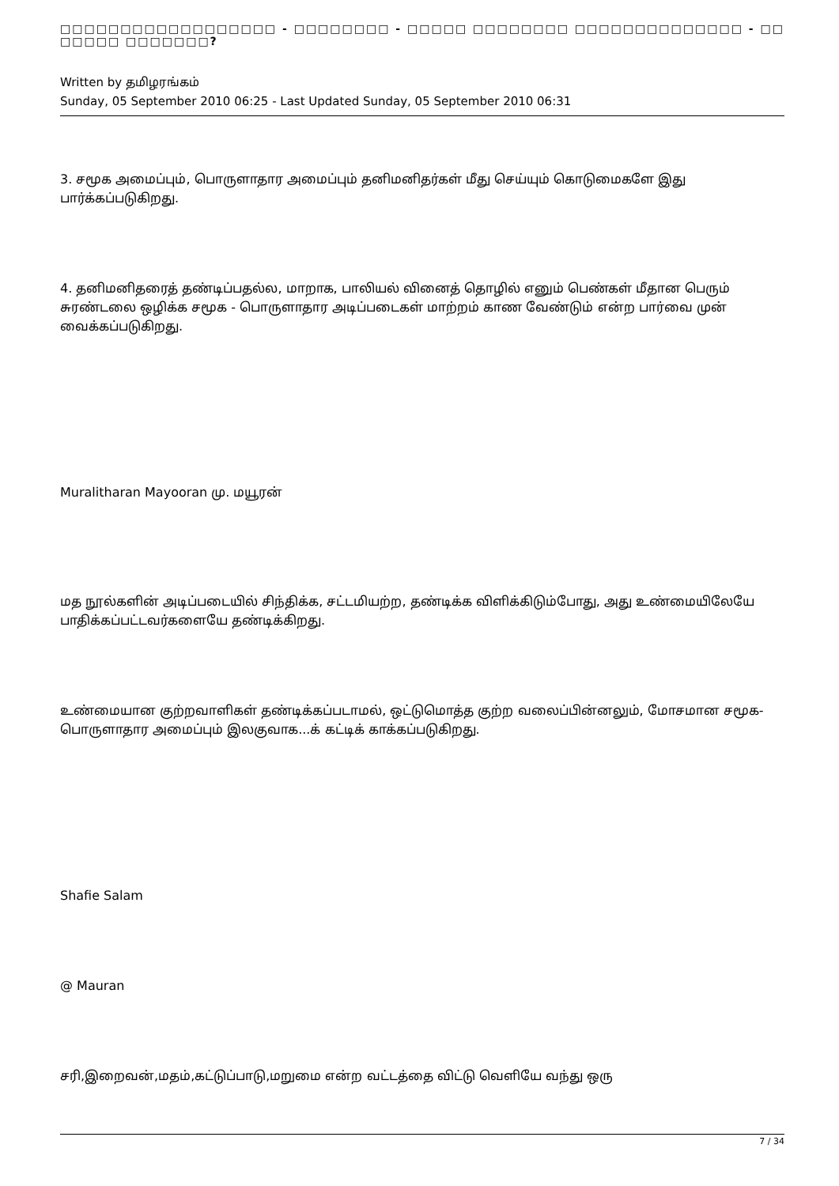□□□□□□□□□□□□□□□□□□ - □□□□□□□□ - □□□□□ □□□□□□□□ □□□□□□□□□□□□□□ - □□ □□□□□ □□□□□□□?
Written by தமிழரங்கம்
Sunday, 05 September 2010 06:25 - Last Updated Sunday, 05 September 2010 06:31
3. சமூக அமைப்பும், பொருளாதார அமைப்பும் தனிமனிதர்கள் மீது செய்யும் கொடுமைகளே இது பார்க்கப்படுகிறது.
4. தனிமனிதரைத் தண்டிப்பதல்ல, மாறாக, பாலியல் வினைத் தொழில் எனும் பெண்கள் மீதான பெரும் சுரண்டலை ஒழிக்க சமூக - பொருளாதார அடிப்படைகள் மாற்றம் காண வேண்டும் என்ற பார்வை முன் வைக்கப்படுகிறது.
Muralitharan Mayooran மு. மயூரன்
மத நூல்களின் அடிப்படையில் சிந்திக்க, சட்டமியற்ற, தண்டிக்க விளிக்கிடும்போது, அது உண்மையிலேயே பாதிக்கப்பட்டவர்களையே தண்டிக்கிறது.
உண்மையான குற்றவாளிகள் தண்டிக்கப்படாமல், ஒட்டுமொத்த குற்ற வலைப்பின்னலும், மோசமான சமூக-பொருளாதார அமைப்பும் இலகுவாக...க் கட்டிக் காக்கப்படுகிறது.
Shafie Salam
@ Mauran
சரி,இறைவன்,மதம்,கட்டுப்பாடு,மறுமை என்ற வட்டத்தை விட்டு வெளியே வந்து ஒரு
7 / 34